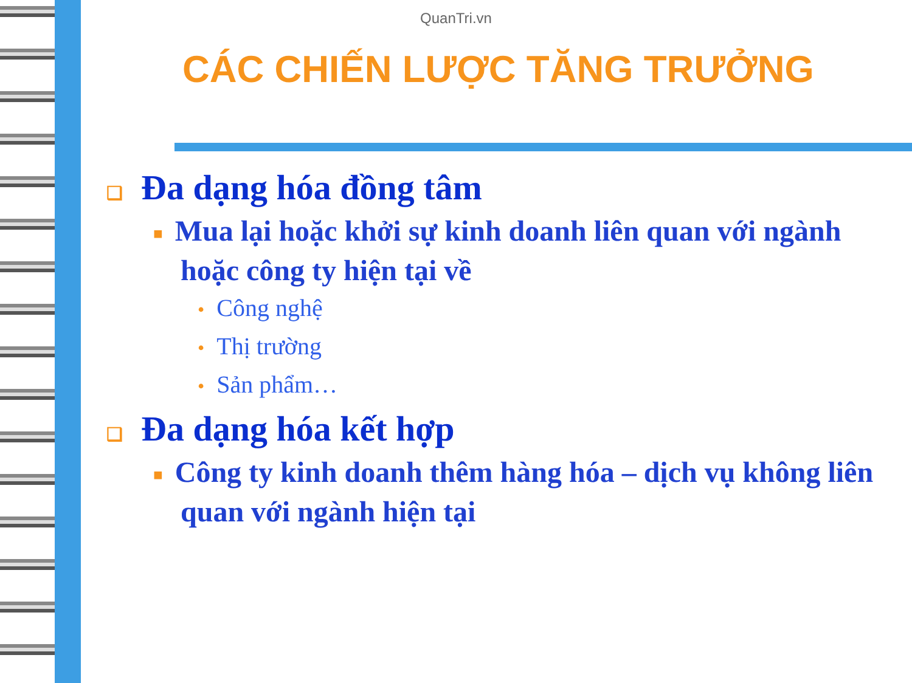QuanTri.vn
CÁC CHIẾN LƯỢC TĂNG TRƯỞNG
❑ Đa dạng hóa đồng tâm
■ Mua lại hoặc khởi sự kinh doanh liên quan với ngành hoặc công ty hiện tại về
• Công nghệ
• Thị trường
• Sản phẩm…
❑ Đa dạng hóa kết hợp
■ Công ty kinh doanh thêm hàng hóa – dịch vụ không liên quan với ngành hiện tại